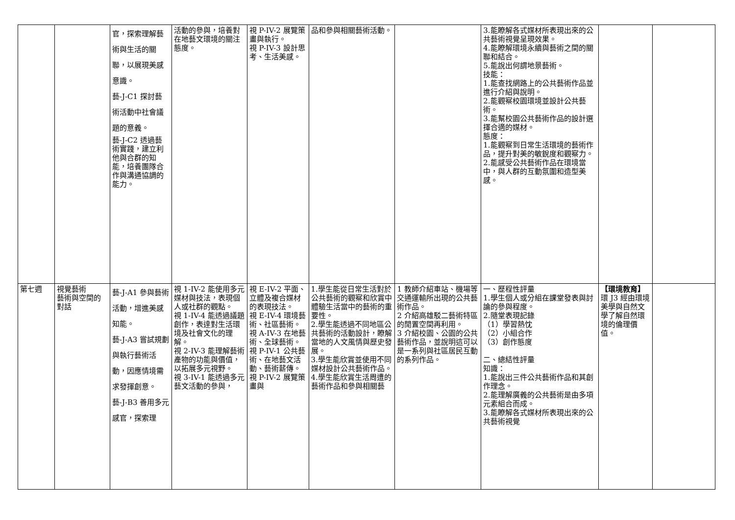| | | 官，探索理解藝術與生活的關聯，以展現美感意識。 藝-J-C1 探討藝術活動中社會議題的意義。 藝-J-C2 透過藝術實踐，建立利他與合群的知能，培養團隊合作與溝通協調的能力。 | 活動的參與，培養對在地藝文環境的關注態度。 | 視 P-IV-2 展覽策畫與執行。 視 P-IV-3 設計思考、生活美感。 | 品和參與相關藝術活動。 | | 3.能瞭解各式媒材所表現出來的公共藝術視覺呈現效果。 4.能瞭解環境永續與藝術之間的關聯和結合。 5.能說出何謂地景藝術。 技能： 1.能查找網路上的公共藝術作品並進行介紹與說明。 2.能觀察校園環境並設計公共藝術。 3.能幫校園公共藝術作品的設計選擇合適的媒材。 態度： 1.能觀察到日常生活環境的藝術作品，提升對美的敏銳度和觀察力。 2.能感受公共藝術作品在環境當中，與人群的互動氛圍和造型美感。 | | |
| 第七週 | 視覺藝術 藝術與空間的對話 | 藝-J-A1 參與藝術活動，增進美感知能。 藝-J-A3 嘗試規劃與執行藝術活動，因應情境需求發揮創意。 藝-J-B3 善用多元感官，探索理 | 視 1-IV-2 能使用多元媒材與技法，表現個人或社群的觀點。 視 1-IV-4 能透過議題創作，表達對生活環境及社會文化的理解。 視 2-IV-3 能理解藝術產物的功能與價值，以拓展多元視野。 視 3-IV-1 能透過多元藝文活動的參與， | 視 E-IV-2 平面、立體及複合媒材的表現技法。 視 E-IV-4 環境藝術、社區藝術。 視 A-IV-3 在地藝術、全球藝術。 視 P-IV-1 公共藝術、在地藝文活動、藝術薪傳。 視 P-IV-2 展覽策畫與 | 1.學生能從日常生活對於公共藝術的觀察和欣賞中體驗生活當中的藝術的重要性。 2.學生能透過不同地區公共藝術的活動設計，瞭解當地的人文風情與歷史發展。 3.學生能欣賞並使用不同媒材設計公共藝術作品。 4.學生能欣賞生活周遭的藝術作品和參與相關藝 | 1 教師介紹車站、機場等交通運輸所出現的公共藝術作品。 2 介紹高雄駁二藝術特區的閒置空間再利用。 3 介紹校園、公園的公共藝術作品，並說明這可以是一系列與社區居民互動的系列作品。 | 一、歷程性評量 1.學生個人或分組在課堂發表與討論的參與程度。 2.隨堂表現記錄 （1）學習熱忱 （2）小組合作 （3）創作態度 二、總結性評量 知識： 1.能說出三件公共藝術作品和其創作理念。 2.能理解廣義的公共藝術是由多項元素組合而成。 3.能瞭解各式媒材所表現出來的公共藝術視覺 | 【環境教育】 環 J3 經由環境美學與自然文學了解自然環境的倫理價值。 | |